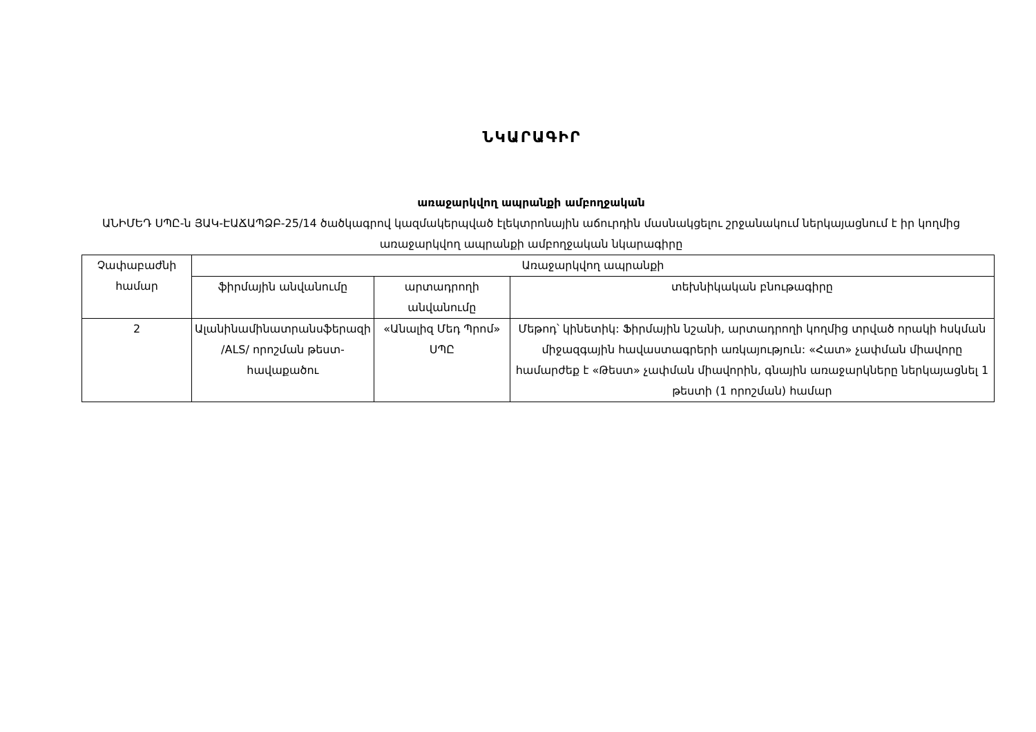ՆԿԱՐԱԳԻՐ
առաջարկվող ապրանքի ամբողջական
ԱՆԻՄԵԴ ՍՊԸ-ն ՅԱԿ-ԷԱՃԱՊՁԲ-25/14 ծածկագրով կազմակերպված էլեկտրոնային աճուրդին մասնակցելու շրջանակում ներկայացնում է իր կողմից առաջարկվող ապրանքի ամբողջական նկարագիրը
| Չափաբաժնի համար | Առաջարկվող ապրանքի | | |
| --- | --- | --- | --- |
| | ֆիրմային անվանումը | արտադրողի անվանումը | տեխնիկական բնութագիրը |
| 2 | Ալանինամինատրանսֆերազի /ALS/ որոշման թեստ-հավաքածու | «Անալիզ Մեդ Պրոմ» ՍՊԸ | Մեթոդ՝ կինետիկ: Ֆիրմային նշանի, արտադրողի կողմից տրված որակի հսկման միջազգային հավաստագրերի առկայություն: «Հատ» չափման միավորը համարժեք է «Թեստ» չափման միավորին, գնային առաջարկները ներկայացնել 1 թեստի (1 որոշման) համար |